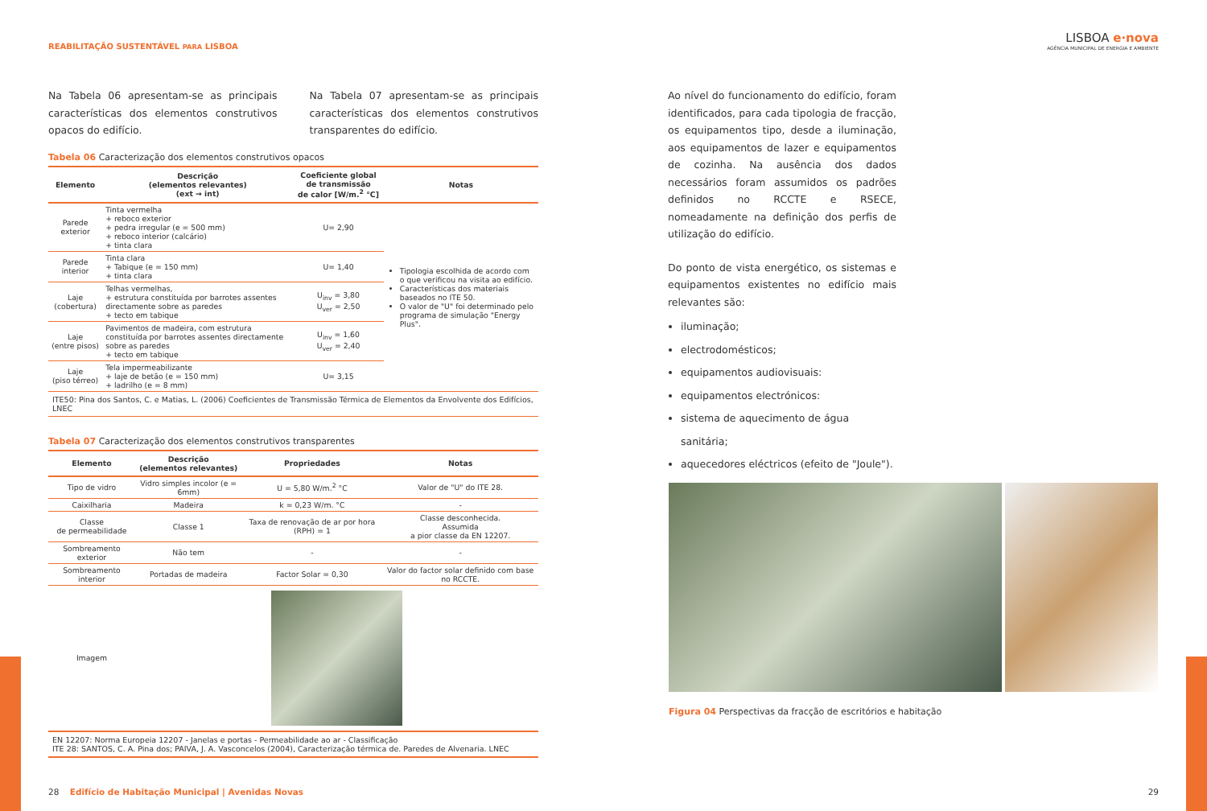REABILITAÇÃO SUSTENTÁVEL PARA LISBOA
LISBOA e·nova
AGÊNCIA MUNICIPAL DE ENERGIA E AMBIENTE
Na Tabela 06 apresentam-se as principais características dos elementos construtivos opacos do edifício.
Na Tabela 07 apresentam-se as principais características dos elementos construtivos transparentes do edifício.
Tabela 06 Caracterização dos elementos construtivos opacos
| Elemento | Descrição (elementos relevantes) (ext → int) | Coeficiente global de transmissão de calor [W/m.<sup>2</sup> °C] | Notas |
| --- | --- | --- | --- |
| Parede exterior | Tinta vermelha + reboco exterior + pedra irregular (e = 500 mm) + reboco interior (calcário) + tinta clara | U= 2,90 | Tipologia escolhida de acordo com o que verificou na visita ao edifício. Características dos materiais baseados no ITE 50. O valor de "U" foi determinado pelo programa de simulação "Energy Plus". |
| Parede interior | Tinta clara + Tabique (e = 150 mm) + tinta clara | U= 1,40 | |
| Laje (cobertura) | Telhas vermelhas, + estrutura constituída por barrotes assentes directamente sobre as paredes + tecto em tabique | U<sub>inv</sub> = 3,80 U<sub>ver</sub> = 2,50 | |
| Laje (entre pisos) | Pavimentos de madeira, com estrutura constituída por barrotes assentes directamente sobre as paredes + tecto em tabique | U<sub>inv</sub> = 1,60 U<sub>ver</sub> = 2,40 | |
| Laje (piso térreo) | Tela impermeabilizante + laje de betão (e = 150 mm) + ladrilho (e = 8 mm) | U= 3,15 | |
| ITE50: Pina dos Santos, C. e Matias, L. (2006) Coeficientes de Transmissão Térmica de Elementos da Envolvente dos Edifícios, LNEC | | | |
Tabela 07 Caracterização dos elementos construtivos transparentes
| Elemento | Descrição (elementos relevantes) | Propriedades | Notas |
| --- | --- | --- | --- |
| Tipo de vidro | Vidro simples incolor (e = 6mm) | U = 5,80 W/m.<sup>2</sup> °C | Valor de "U" do ITE 28. |
| Caixilharia | Madeira | k = 0,23 W/m. °C | - |
| Classe de permeabilidade | Classe 1 | Taxa de renovação de ar por hora (RPH) = 1 | Classe desconhecida. Assumida a pior classe da EN 12207. |
| Sombreamento exterior | Não tem | - | - |
| Sombreamento interior | Portadas de madeira | Factor Solar = 0,30 | Valor do factor solar definido com base no RCCTE. |
| Imagem | | | |
| EN 12207: Norma Europeia 12207 - Janelas e portas - Permeabilidade ao ar - Classificação ITE 28: SANTOS, C. A. Pina dos; PAIVA, J. A. Vasconcelos (2004), Caracterização térmica de. Paredes de Alvenaria. LNEC | | | |
Ao nível do funcionamento do edifício, foram identificados, para cada tipologia de fracção, os equipamentos tipo, desde a iluminação, aos equipamentos de lazer e equipamentos de cozinha. Na ausência dos dados necessários foram assumidos os padrões definidos no RCCTE e RSECE, nomeadamente na definição dos perfis de utilização do edifício.
Do ponto de vista energético, os sistemas e equipamentos existentes no edifício mais relevantes são:
iluminação;
electrodomésticos;
equipamentos audiovisuais:
equipamentos electrónicos:
sistema de aquecimento de água sanitária;
aquecedores eléctricos (efeito de "Joule").
Figura 04 Perspectivas da fracção de escritórios e habitação
28 Edifício de Habitação Municipal | Avenidas Novas
29